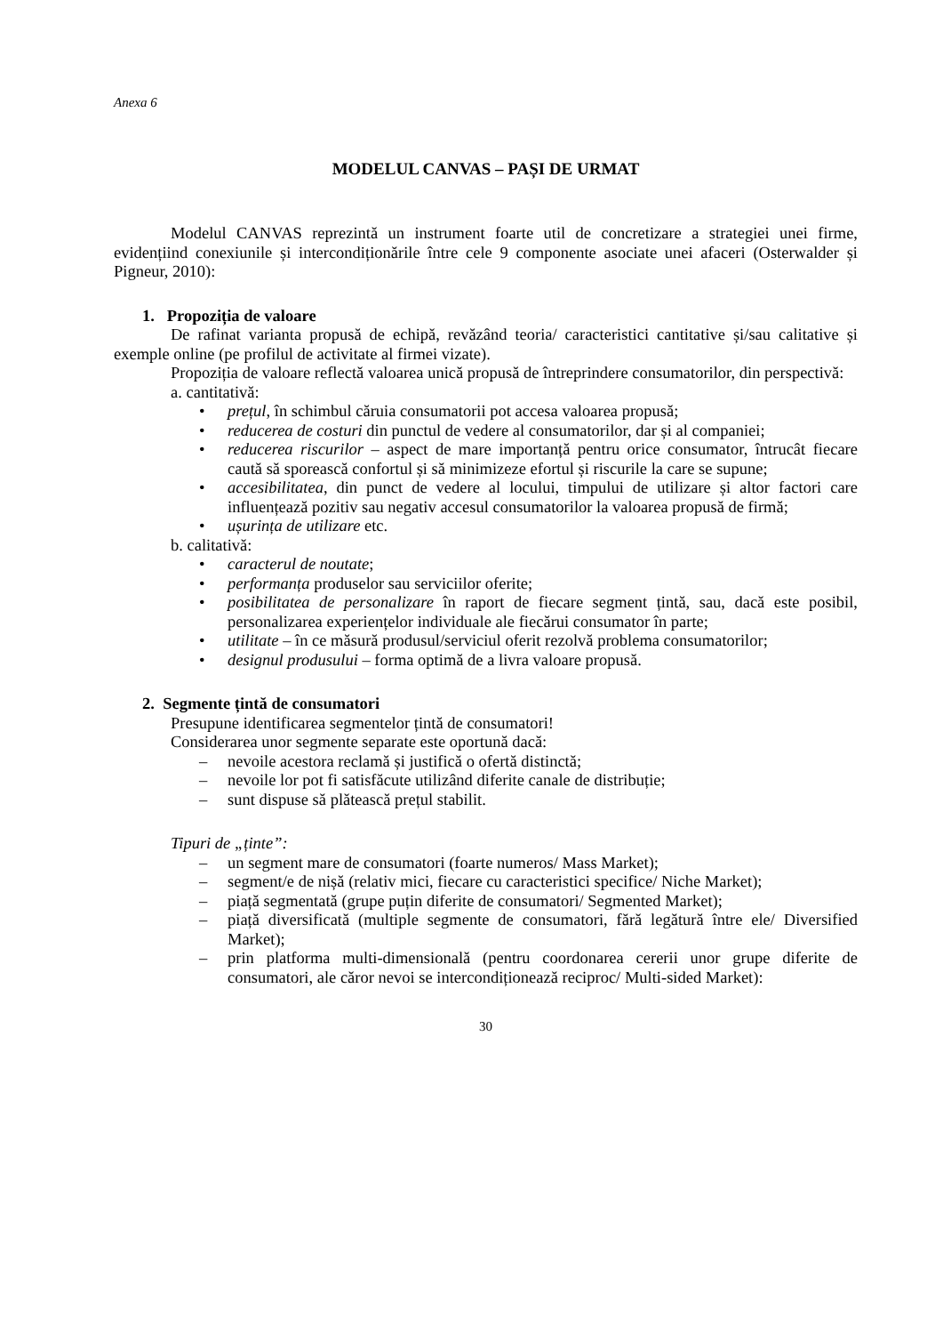Anexa 6
MODELUL CANVAS – PAȘI DE URMAT
Modelul CANVAS reprezintă un instrument foarte util de concretizare a strategiei unei firme, evidențiind conexiunile și intercondiționările între cele 9 componente asociate unei afaceri (Osterwalder și Pigneur, 2010):
1. Propoziția de valoare
De rafinat varianta propusă de echipă, revăzând teoria/ caracteristici cantitative și/sau calitative și exemple online (pe profilul de activitate al firmei vizate).
Propoziția de valoare reflectă valoarea unică propusă de întreprindere consumatorilor, din perspectivă:
a. cantitativă:
• prețul, în schimbul căruia consumatorii pot accesa valoarea propusă;
• reducerea de costuri din punctul de vedere al consumatorilor, dar și al companiei;
• reducerea riscurilor – aspect de mare importanță pentru orice consumator, întrucât fiecare caută să sporească confortul și să minimizeze efortul și riscurile la care se supune;
• accesibilitatea, din punct de vedere al locului, timpului de utilizare și altor factori care influențează pozitiv sau negativ accesul consumatorilor la valoarea propusă de firmă;
• ușurința de utilizare etc.
b. calitativă:
• caracterul de noutate;
• performanța produselor sau serviciilor oferite;
• posibilitatea de personalizare în raport de fiecare segment țintă, sau, dacă este posibil, personalizarea experiențelor individuale ale fiecărui consumator în parte;
• utilitate – în ce măsură produsul/serviciul oferit rezolvă problema consumatorilor;
• designul produsului – forma optimă de a livra valoare propusă.
2. Segmente țintă de consumatori
Presupune identificarea segmentelor țintă de consumatori!
Considerarea unor segmente separate este oportună dacă:
– nevoile acestora reclamă și justifică o ofertă distinctă;
– nevoile lor pot fi satisfăcute utilizând diferite canale de distribuție;
– sunt dispuse să plătească prețul stabilit.
Tipuri de „ținte”:
– un segment mare de consumatori (foarte numeros/ Mass Market);
– segment/e de nișă (relativ mici, fiecare cu caracteristici specifice/ Niche Market);
– piață segmentată (grupe puțin diferite de consumatori/ Segmented Market);
– piață diversificată (multiple segmente de consumatori, fără legătură între ele/ Diversified Market);
– prin platforma multi-dimensională (pentru coordonarea cererii unor grupe diferite de consumatori, ale căror nevoi se intercondiționează reciproc/ Multi-sided Market):
30